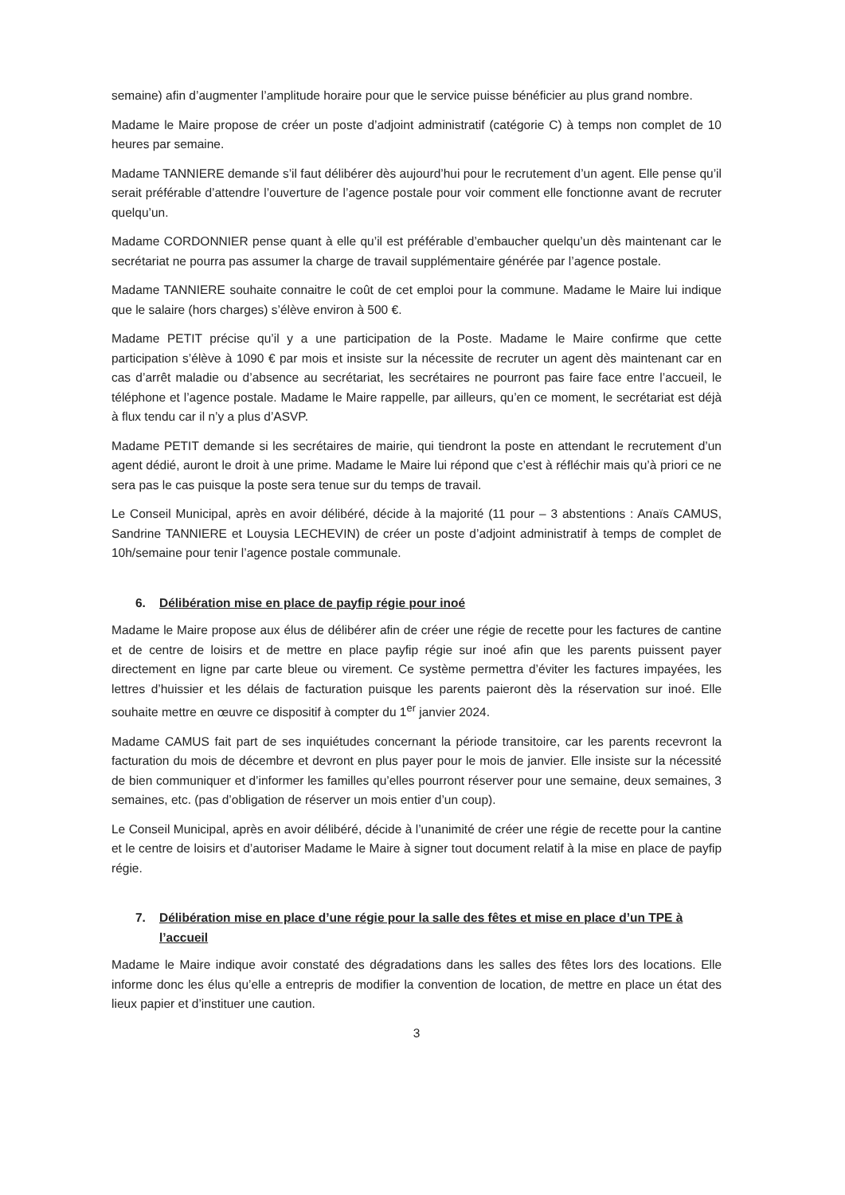semaine) afin d’augmenter l’amplitude horaire pour que le service puisse bénéficier au plus grand nombre.
Madame le Maire propose de créer un poste d’adjoint administratif (catégorie C) à temps non complet de 10 heures par semaine.
Madame TANNIERE demande s’il faut délibérer dès aujourd’hui pour le recrutement d’un agent. Elle pense qu’il serait préférable d’attendre l’ouverture de l’agence postale pour voir comment elle fonctionne avant de recruter quelqu’un.
Madame CORDONNIER pense quant à elle qu’il est préférable d’embaucher quelqu’un dès maintenant car le secrétariat ne pourra pas assumer la charge de travail supplémentaire générée par l’agence postale.
Madame TANNIERE souhaite connaitre le coût de cet emploi pour la commune. Madame le Maire lui indique que le salaire (hors charges) s’élève environ à 500 €.
Madame PETIT précise qu’il y a une participation de la Poste. Madame le Maire confirme que cette participation s’élève à 1090 € par mois et insiste sur la nécessite de recruter un agent dès maintenant car en cas d’arrêt maladie ou d’absence au secrétariat, les secrétaires ne pourront pas faire face entre l’accueil, le téléphone et l’agence postale. Madame le Maire rappelle, par ailleurs, qu’en ce moment, le secrétariat est déjà à flux tendu car il n’y a plus d’ASVP.
Madame PETIT demande si les secrétaires de mairie, qui tiendront la poste en attendant le recrutement d’un agent dédié, auront le droit à une prime. Madame le Maire lui répond que c’est à réfléchir mais qu’à priori ce ne sera pas le cas puisque la poste sera tenue sur du temps de travail.
Le Conseil Municipal, après en avoir délibéré, décide à la majorité (11 pour – 3 abstentions : Anaïs CAMUS, Sandrine TANNIERE et Louysia LECHEVIN) de créer un poste d’adjoint administratif à temps de complet de 10h/semaine pour tenir l’agence postale communale.
6. Délibération mise en place de payfip régie pour inoé
Madame le Maire propose aux élus de délibérer afin de créer une régie de recette pour les factures de cantine et de centre de loisirs et de mettre en place payfip régie sur inoé afin que les parents puissent payer directement en ligne par carte bleue ou virement. Ce système permettra d’éviter les factures impayées, les lettres d’huissier et les délais de facturation puisque les parents paieront dès la réservation sur inoé. Elle souhaite mettre en œuvre ce dispositif à compter du 1<sup>er</sup> janvier 2024.
Madame CAMUS fait part de ses inquiétudes concernant la période transitoire, car les parents recevront la facturation du mois de décembre et devront en plus payer pour le mois de janvier. Elle insiste sur la nécessité de bien communiquer et d’informer les familles qu’elles pourront réserver pour une semaine, deux semaines, 3 semaines, etc. (pas d’obligation de réserver un mois entier d’un coup).
Le Conseil Municipal, après en avoir délibéré, décide à l’unanimité de créer une régie de recette pour la cantine et le centre de loisirs et d’autoriser Madame le Maire à signer tout document relatif à la mise en place de payfip régie.
7. Délibération mise en place d’une régie pour la salle des fêtes et mise en place d’un TPE à l’accueil
Madame le Maire indique avoir constaté des dégradations dans les salles des fêtes lors des locations. Elle informe donc les élus qu’elle a entrepris de modifier la convention de location, de mettre en place un état des lieux papier et d’instituer une caution.
3